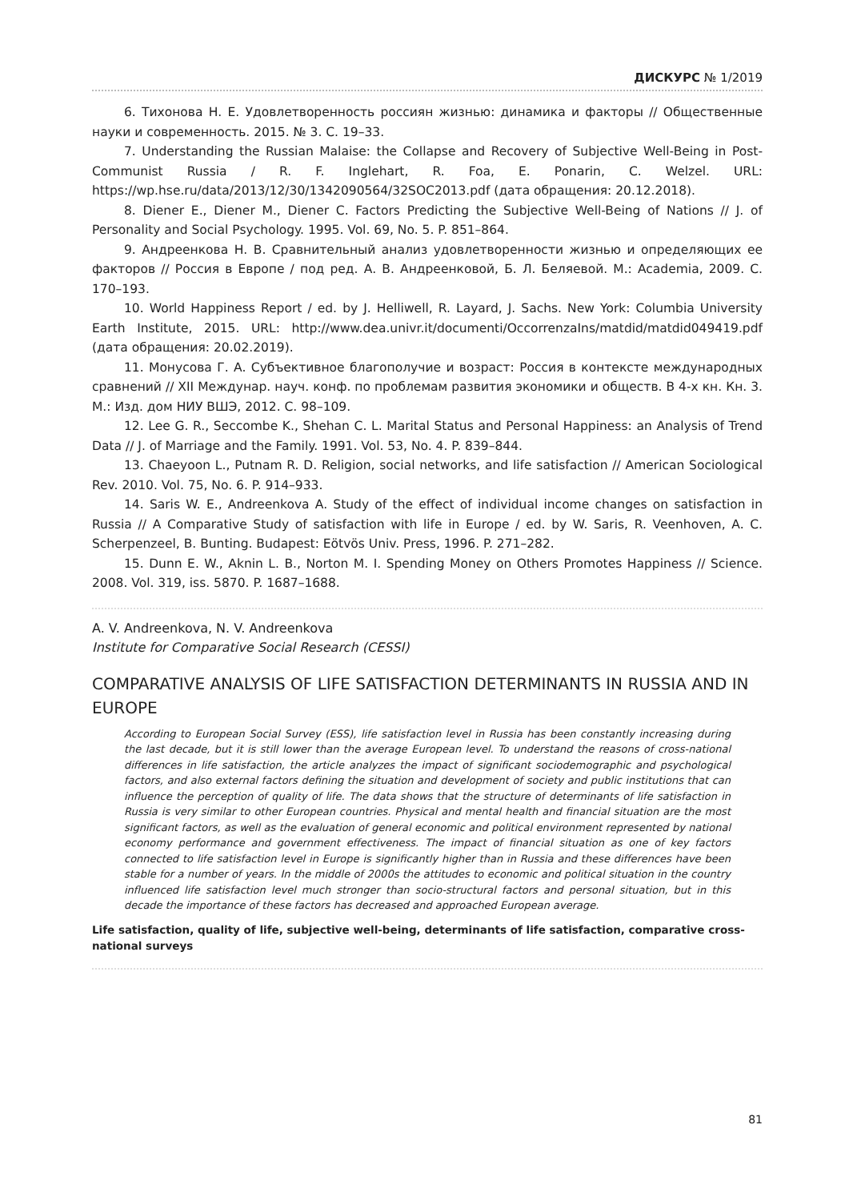ДИСКУРС № 1/2019
6. Тихонова Н. Е. Удовлетворенность россиян жизнью: динамика и факторы // Общественные науки и современность. 2015. № 3. С. 19–33.
7. Understanding the Russian Malaise: the Collapse and Recovery of Subjective Well-Being in Post-Communist Russia / R. F. Inglehart, R. Foa, E. Ponarin, C. Welzel. URL: https://wp.hse.ru/data/2013/12/30/1342090564/32SOC2013.pdf (дата обращения: 20.12.2018).
8. Diener E., Diener M., Diener C. Factors Predicting the Subjective Well-Being of Nations // J. of Personality and Social Psychology. 1995. Vol. 69, No. 5. P. 851–864.
9. Андреенкова Н. В. Сравнительный анализ удовлетворенности жизнью и определяющих ее факторов // Россия в Европе / под ред. А. В. Андреенковой, Б. Л. Беляевой. М.: Academia, 2009. С. 170–193.
10. World Happiness Report / ed. by J. Helliwell, R. Layard, J. Sachs. New York: Columbia University Earth Institute, 2015. URL: http://www.dea.univr.it/documenti/OccorrenzaIns/matdid/matdid049419.pdf (дата обращения: 20.02.2019).
11. Монусова Г. А. Субъективное благополучие и возраст: Россия в контексте международных сравнений // XII Междунар. науч. конф. по проблемам развития экономики и обществ. В 4-х кн. Кн. 3. М.: Изд. дом НИУ ВШЭ, 2012. С. 98–109.
12. Lee G. R., Seccombe K., Shehan C. L. Marital Status and Personal Happiness: an Analysis of Trend Data // J. of Marriage and the Family. 1991. Vol. 53, No. 4. P. 839–844.
13. Chaeyoon L., Putnam R. D. Religion, social networks, and life satisfaction // American Sociological Rev. 2010. Vol. 75, No. 6. P. 914–933.
14. Saris W. E., Andreenkova A. Study of the effect of individual income changes on satisfaction in Russia // A Comparative Study of satisfaction with life in Europe / ed. by W. Saris, R. Veenhoven, A. C. Scherpenzeel, B. Bunting. Budapest: Eötvös Univ. Press, 1996. P. 271–282.
15. Dunn E. W., Aknin L. B., Norton M. I. Spending Money on Others Promotes Happiness // Science. 2008. Vol. 319, iss. 5870. P. 1687–1688.
A. V. Andreenkova, N. V. Andreenkova
Institute for Comparative Social Research (CESSI)
COMPARATIVE ANALYSIS OF LIFE SATISFACTION DETERMINANTS IN RUSSIA AND IN EUROPE
According to European Social Survey (ESS), life satisfaction level in Russia has been constantly increasing during the last decade, but it is still lower than the average European level. To understand the reasons of cross-national differences in life satisfaction, the article analyzes the impact of significant sociodemographic and psychological factors, and also external factors defining the situation and development of society and public institutions that can influence the perception of quality of life. The data shows that the structure of determinants of life satisfaction in Russia is very similar to other European countries. Physical and mental health and financial situation are the most significant factors, as well as the evaluation of general economic and political environment represented by national economy performance and government effectiveness. The impact of financial situation as one of key factors connected to life satisfaction level in Europe is significantly higher than in Russia and these differences have been stable for a number of years. In the middle of 2000s the attitudes to economic and political situation in the country influenced life satisfaction level much stronger than socio-structural factors and personal situation, but in this decade the importance of these factors has decreased and approached European average.
Life satisfaction, quality of life, subjective well-being, determinants of life satisfaction, comparative cross-national surveys
81